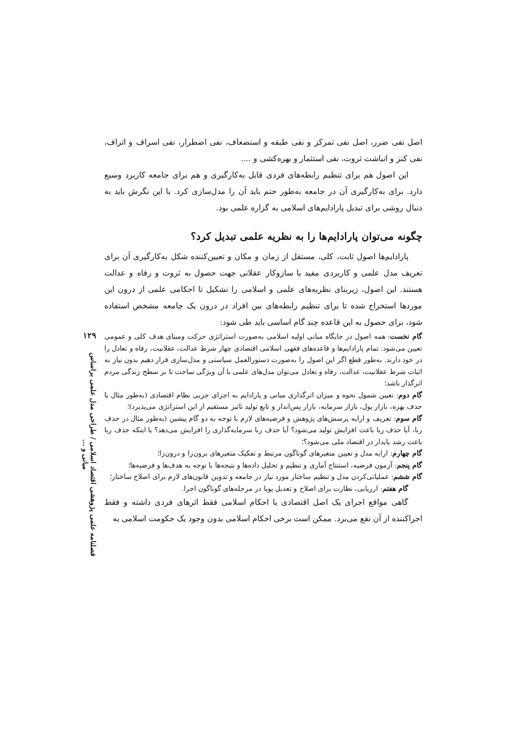اصل نفی ضرر، اصل نفی تمرکز و نفی طبقه و استضعاف، نفی اضطرار، نفی اسراف و اتراف، نفی کنز و انباشت ثروت، نفی استثمار و بهره‌کشی و ....
این اصول هم برای تنظیم رابطه‌های فردی قابل به‌کارگیری و هم برای جامعه کاربرد وسیع دارد. برای به‌کارگیری آن در جامعه به‌طور حتم باید آن را مدل‌سازی کرد. با این نگرش باید به دنبال روشی برای تبدیل پارادایم‌های اسلامی به گزاره علمی بود.
چگونه می‌توان پارادایم‌ها را به نظریه علمی تبدیل کرد؟
پارادایم‌ها اصول ثابت، کلی، مستقل از زمان و مکان و تعیین‌کننده شکل به‌کارگیری آن برای تعریف مدل علمی و کاربردی مفید با سازوکار عقلانی جهت حصول به ثروت و رفاه و عدالت هستند. این اصول، زیربنای نظریه‌های علمی و اسلامی را تشکیل تا احکامی علمی از درون این موردها استخراج شده تا برای تنظیم رابطه‌های بین افراد در درون یک جامعه مشخص استفاده شود، برای حصول به این قاعده چند گام اساسی باید طی شود:
گام نخست: همه اصول در جایگاه مبانی اولیه اسلامی به‌صورت استراتژی حرکت ومبنای هدف کلی و عمومی تعیین می‌شود. تمام پارادایم‌ها و قاعده‌های فقهی اسلامی اقتصادی چهار شرط عدالت، عقلانیت، رفاه و تعادل را در خود دارند. به‌طور قطع اگر این اصول را به‌صورت دستورالعمل سیاستی و مدل‌سازی قرار دهیم بدون نیاز به اثبات شرط عقلانیت، عدالت، رفاه و تعادل می‌توان مدل‌های علمی با آن ویژگی ساخت تا بر سطح زندگی مردم اثرگذار باشد؛
گام دوم: تعیین شمول نحوه و میزان اثرگذاری مبانی و پارادایم به اجزای جزیی نظام اقتصادی (به‌طور مثال با حذف بهره، بازار پول، بازار سرمایه، بازار پس‌انداز و تابع تولید تاثیر مستقیم از این استراتژی می‌پذیرد)؛
گام سوم: تعریف و ارایه پرسش‌های پژوهش و فرضیه‌های لازم با توجه به دو گام پیشین (به‌طور مثال در حذف ربا، آیا حذف ربا باعث افزایش تولید می‌شود؟ آیا حذف ربا سرمایه‌گذاری را افزایش می‌دهد؟ یا اینکه حذف ربا باعث رشد پایدار در اقتصاد ملی می‌شود؟؛
گام چهارم: ارایه مدل و تعیین متغیرهای گوناگون مرتبط و تفکیک متغیرهای برون‌زا و درون‌زا؛
گام پنجم: آزمون فرضیه، استنتاج آماری و تنظیم و تحلیل داده‌ها و نتیجه‌ها با توجه به هدف‌ها و فرضیه‌ها؛
گام ششم: عملیاتی‌کردن مدل و تنظیم ساختار مورد نیاز در جامعه و تدوین قانون‌های لازم برای اصلاح ساختار؛
گام هفتم: ارزیابی، نظارت برای اصلاح و تعدیل پویا در مرحله‌های گوناگون اجرا.
گاهی مواقع اجرای یک اصل اقتصادی یا احکام اسلامی فقط اثرهای فردی داشته و فقط اجراکننده از آن نفع می‌برد. ممکن است برخی احکام اسلامی بدون وجود یک حکومت اسلامی به
۱۲۹
فصلنامه علمی پژوهشی اقتصاد اسلامی / طراحی مدل علمی براساس مبانی و ...